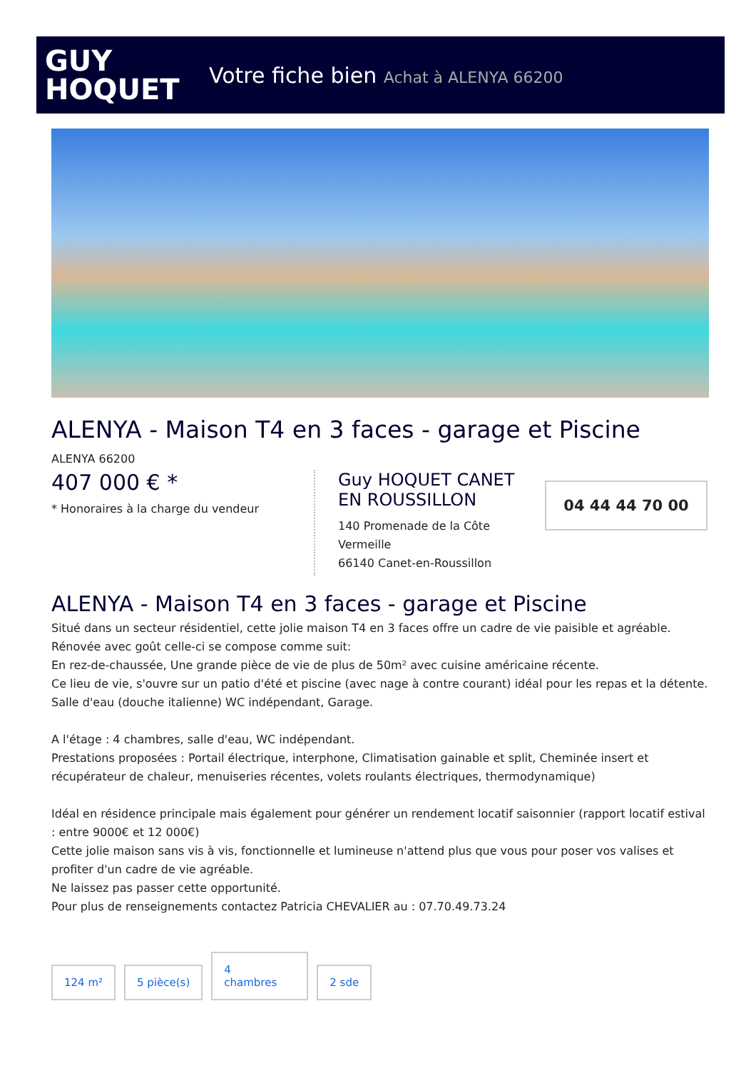GUY
HOQUET
Votre fiche bien Achat à ALENYA 66200
ALENYA - Maison T4 en 3 faces - garage et Piscine
ALENYA 66200
407 000 € *
* Honoraires à la charge du vendeur
Guy HOQUET CANET EN ROUSSILLON
140 Promenade de la Côte Vermeille
66140 Canet-en-Roussillon
04 44 44 70 00
ALENYA - Maison T4 en 3 faces - garage et Piscine
Situé dans un secteur résidentiel, cette jolie maison T4 en 3 faces offre un cadre de vie paisible et agréable.
Rénovée avec goût celle-ci se compose comme suit:
En rez-de-chaussée, Une grande pièce de vie de plus de 50m² avec cuisine américaine récente.
Ce lieu de vie, s'ouvre sur un patio d'été et piscine (avec nage à contre courant) idéal pour les repas et la détente. Salle d'eau (douche italienne) WC indépendant, Garage.
A l'étage : 4 chambres, salle d'eau, WC indépendant.
Prestations proposées : Portail électrique, interphone, Climatisation gainable et split, Cheminée insert et récupérateur de chaleur, menuiseries récentes, volets roulants électriques, thermodynamique)
Idéal en résidence principale mais également pour générer un rendement locatif saisonnier (rapport locatif estival : entre 9000€ et 12 000€)
Cette jolie maison sans vis à vis, fonctionnelle et lumineuse n'attend plus que vous pour poser vos valises et profiter d'un cadre de vie agréable.
Ne laissez pas passer cette opportunité.
Pour plus de renseignements contactez Patricia CHEVALIER au : 07.70.49.73.24
124 m² 5 pièce(s) 4
chambres 2 sde